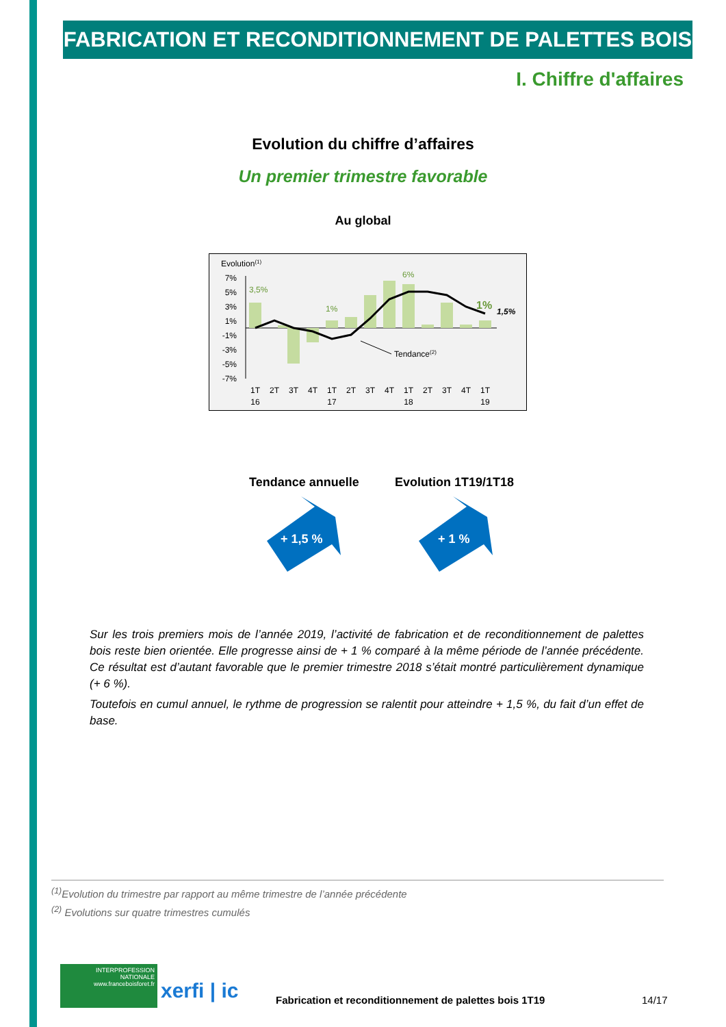FABRICATION ET RECONDITIONNEMENT DE PALETTES BOIS
I. Chiffre d'affaires
Evolution du chiffre d’affaires
Un premier trimestre favorable
Au global
Evolution(1)
7%
5%
3%
1%
-1%
-3%
-5%
-7%
Tendance(2)
3,5%
1%
6%
1%
1,5%
1T
2T
3T
4T
1T
2T
3T
4T
1T
2T
3T
4T
1T
16
17
18
19
Tendance annuelle Evolution 1T19/1T18
+ 1,5 %
+ 1 %
Sur les trois premiers mois de l’année 2019, l’activité de fabrication et de reconditionnement de palettes bois reste bien orientée. Elle progresse ainsi de + 1 % comparé à la même période de l’année précédente. Ce résultat est d’autant favorable que le premier trimestre 2018 s’était montré particulièrement dynamique (+ 6 %).
Toutefois en cumul annuel, le rythme de progression se ralentit pour atteindre + 1,5 %, du fait d’un effet de base.
<sup>(1)</sup> Evolution du trimestre par rapport au même trimestre de l’année précédente
<sup>(2)</sup> Evolutions sur quatre trimestres cumulés
INTERPROFESSION NATIONALE
www.franceboisforet.fr
xerfi | ic
Fabrication et reconditionnement de palettes bois 1T19
14/17